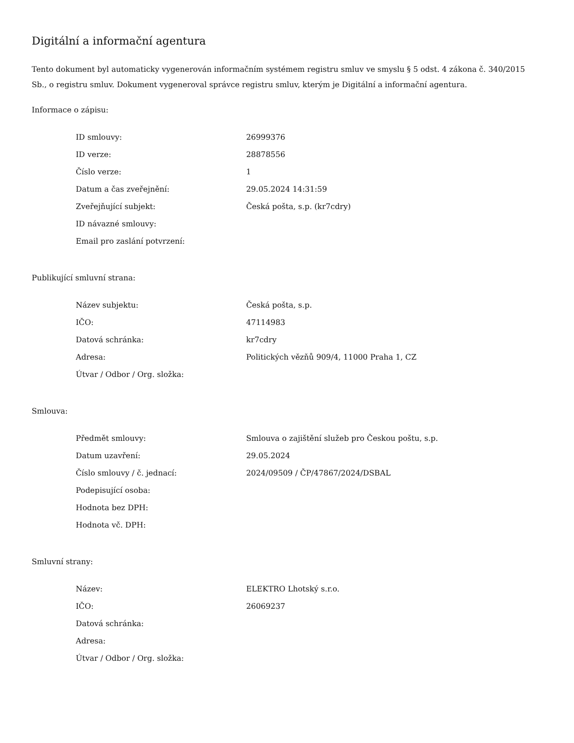Digitální a informační agentura
Tento dokument byl automaticky vygenerován informačním systémem registru smluv ve smyslu § 5 odst. 4 zákona č. 340/2015 Sb., o registru smluv. Dokument vygeneroval správce registru smluv, kterým je Digitální a informační agentura.
Informace o zápisu:
| ID smlouvy: | 26999376 |
| ID verze: | 28878556 |
| Číslo verze: | 1 |
| Datum a čas zveřejnění: | 29.05.2024 14:31:59 |
| Zveřejňující subjekt: | Česká pošta, s.p. (kr7cdry) |
| ID návazné smlouvy: | |
| Email pro zaslání potvrzení: | |
Publikující smluvní strana:
| Název subjektu: | Česká pošta, s.p. |
| IČO: | 47114983 |
| Datová schránka: | kr7cdry |
| Adresa: | Politických vězňů 909/4, 11000 Praha 1, CZ |
| Útvar / Odbor / Org. složka: | |
Smlouva:
| Předmět smlouvy: | Smlouva o zajištění služeb pro Českou poštu, s.p. |
| Datum uzavření: | 29.05.2024 |
| Číslo smlouvy / č. jednací: | 2024/09509 / ČP/47867/2024/DSBAL |
| Podepisující osoba: | |
| Hodnota bez DPH: | |
| Hodnota vč. DPH: | |
Smluvní strany:
| Název: | ELEKTRO Lhotský s.r.o. |
| IČO: | 26069237 |
| Datová schránka: | |
| Adresa: | |
| Útvar / Odbor / Org. složka: | |